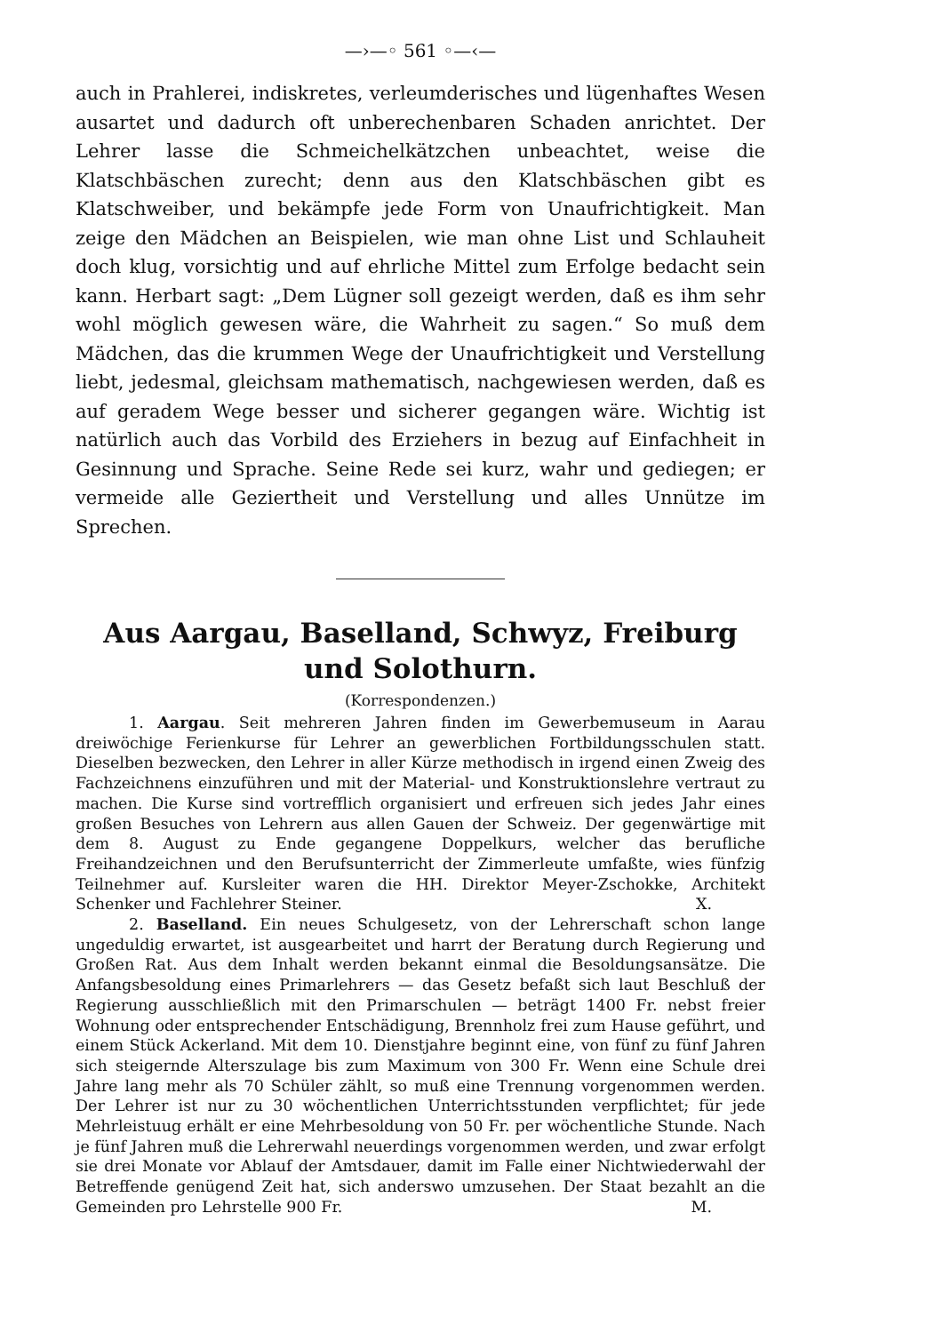—›—◦ 561 ◦—‹—
auch in Prahlerei, indiskretes, verleumderisches und lügenhaftes Wesen ausartet und dadurch oft unberechenbaren Schaden anrichtet. Der Lehrer lasse die Schmeichelkätzchen unbeachtet, weise die Klatschbäschen zurecht; denn aus den Klatschbäschen gibt es Klatschweiber, und bekämpfe jede Form von Unaufrichtigkeit. Man zeige den Mädchen an Beispielen, wie man ohne List und Schlauheit doch klug, vorsichtig und auf ehrliche Mittel zum Erfolge bedacht sein kann. Herbart sagt: „Dem Lügner soll gezeigt werden, daß es ihm sehr wohl möglich gewesen wäre, die Wahrheit zu sagen.“ So muß dem Mädchen, das die krummen Wege der Unaufrichtigkeit und Verstellung liebt, jedesmal, gleichsam mathematisch, nachgewiesen werden, daß es auf geradem Wege besser und sicherer gegangen wäre. Wichtig ist natürlich auch das Vorbild des Erziehers in bezug auf Einfachheit in Gesinnung und Sprache. Seine Rede sei kurz, wahr und gediegen; er vermeide alle Geziertheit und Verstellung und alles Unnütze im Sprechen.
Aus Aargau, Baselland, Schwyz, Freiburg
und Solothurn.
(Korrespondenzen.)
1. Aargau. Seit mehreren Jahren finden im Gewerbemuseum in Aarau dreiwöchige Ferienkurse für Lehrer an gewerblichen Fortbildungsschulen statt. Dieselben bezwecken, den Lehrer in aller Kürze methodisch in irgend einen Zweig des Fachzeichnens einzuführen und mit der Material- und Konstruktionslehre vertraut zu machen. Die Kurse sind vortrefflich organisiert und erfreuen sich jedes Jahr eines großen Besuches von Lehrern aus allen Gauen der Schweiz. Der gegenwärtige mit dem 8. August zu Ende gegangene Doppelkurs, welcher das berufliche Freihandzeichnen und den Berufsunterricht der Zimmerleute umfaßte, wies fünfzig Teilnehmer auf. Kursleiter waren die HH. Direktor Meyer-Zschokke, Architekt Schenker und Fachlehrer Steiner. X.
2. Baselland. Ein neues Schulgesetz, von der Lehrerschaft schon lange ungeduldig erwartet, ist ausgearbeitet und harrt der Beratung durch Regierung und Großen Rat. Aus dem Inhalt werden bekannt einmal die Besoldungsansätze. Die Anfangsbesoldung eines Primarlehrers — das Gesetz befaßt sich laut Beschluß der Regierung ausschließlich mit den Primarschulen — beträgt 1400 Fr. nebst freier Wohnung oder entsprechender Entschädigung, Brennholz frei zum Hause geführt, und einem Stück Ackerland. Mit dem 10. Dienstjahre beginnt eine, von fünf zu fünf Jahren sich steigernde Alterszulage bis zum Maximum von 300 Fr. Wenn eine Schule drei Jahre lang mehr als 70 Schüler zählt, so muß eine Trennung vorgenommen werden. Der Lehrer ist nur zu 30 wöchentlichen Unterrichtsstunden verpflichtet; für jede Mehrleistuug erhält er eine Mehrbesoldung von 50 Fr. per wöchentliche Stunde. Nach je fünf Jahren muß die Lehrerwahl neuerdings vorgenommen werden, und zwar erfolgt sie drei Monate vor Ablauf der Amtsdauer, damit im Falle einer Nichtwiederwahl der Betreffende genügend Zeit hat, sich anderswo umzusehen. Der Staat bezahlt an die Gemeinden pro Lehrstelle 900 Fr. M.